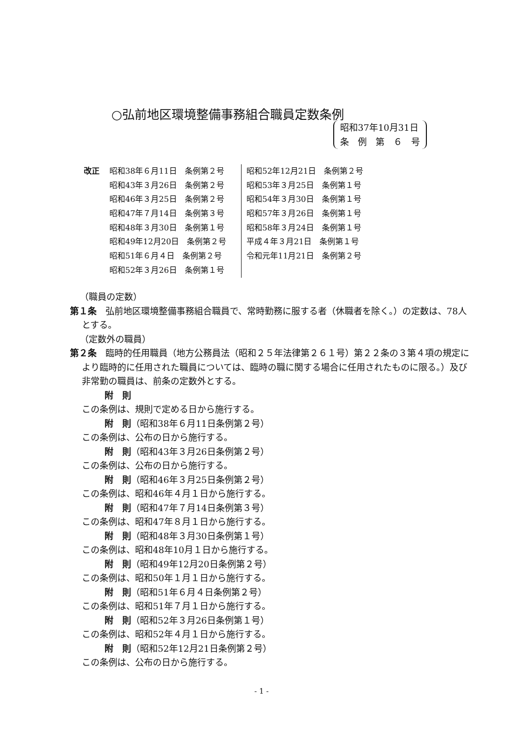○弘前地区環境整備事務組合職員定数条例
昭和37年10月31日
条　例　第　６　号
| 改正 | 昭和38年６月11日 条例第２号 | | 昭和52年12月21日 条例第２号 |
| | 昭和43年３月26日 条例第２号 | | 昭和53年３月25日 条例第１号 |
| | 昭和46年３月25日 条例第２号 | | 昭和54年３月30日 条例第１号 |
| | 昭和47年７月14日 条例第３号 | | 昭和57年３月26日 条例第１号 |
| | 昭和48年３月30日 条例第１号 | | 昭和58年３月24日 条例第１号 |
| | 昭和49年12月20日 条例第２号 | | 平成４年３月21日 条例第１号 |
| | 昭和51年６月４日 条例第２号 | | 令和元年11月21日 条例第２号 |
| | 昭和52年３月26日 条例第１号 | | |
（職員の定数）
第１条　弘前地区環境整備事務組合職員で、常時勤務に服する者（休職者を除く。）の定数は、78人とする。
（定数外の職員）
第２条　臨時的任用職員（地方公務員法（昭和２５年法律第２６１号）第２２条の３第４項の規定により臨時的に任用された職員については、臨時の職に関する場合に任用されたものに限る。）及び非常勤の職員は、前条の定数外とする。
附　則
この条例は、規則で定める日から施行する。
附　則（昭和38年６月11日条例第２号）
この条例は、公布の日から施行する。
附　則（昭和43年３月26日条例第２号）
この条例は、公布の日から施行する。
附　則（昭和46年３月25日条例第２号）
この条例は、昭和46年４月１日から施行する。
附　則（昭和47年７月14日条例第３号）
この条例は、昭和47年８月１日から施行する。
附　則（昭和48年３月30日条例第１号）
この条例は、昭和48年10月１日から施行する。
附　則（昭和49年12月20日条例第２号）
この条例は、昭和50年１月１日から施行する。
附　則（昭和51年６月４日条例第２号）
この条例は、昭和51年７月１日から施行する。
附　則（昭和52年３月26日条例第１号）
この条例は、昭和52年４月１日から施行する。
附　則（昭和52年12月21日条例第２号）
この条例は、公布の日から施行する。
- 1 -